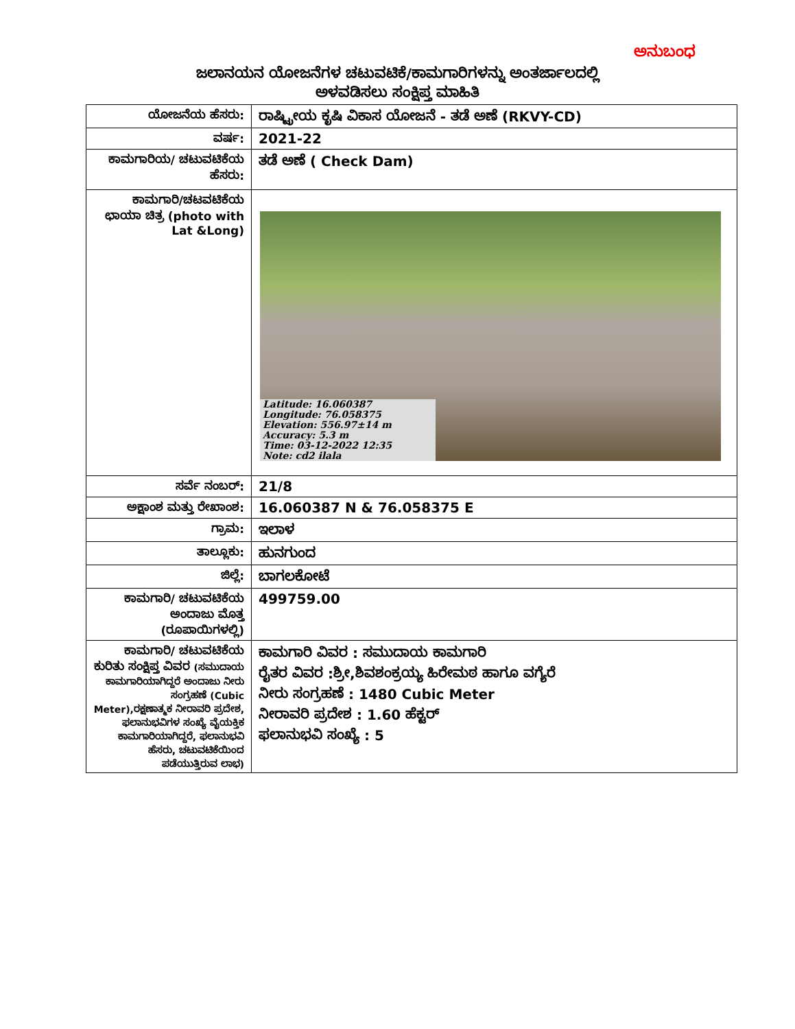ಅನುಬಂಧ
ಜಲಾನಯನ ಯೋಜನೆಗಳ ಚಟುವಟಿಕೆ/ಕಾಮಗಾರಿಗಳನ್ನು ಅಂತರ್ಜಾಲದಲ್ಲಿ
ಅಳವಡಿಸಲು ಸಂಕ್ಷಿಪ್ತ ಮಾಹಿತಿ
| ಯೋಜನೆಯ ಹೆಸರು: | ರಾಷ್ಟ್ರೀಯ ಕೃಷಿ ವಿಕಾಸ ಯೋಜನೆ - ತಡೆ ಅಣೆ (RKVY-CD) |
| ವರ್ಷ: | 2021-22 |
| ಕಾಮಗಾರಿಯ/ ಚಟುವಟಿಕೆಯ ಹೆಸರು: | ತಡೆ ಅಣೆ ( Check Dam) |
| ಕಾಮಗಾರಿ/ಚಟವಟಿಕೆಯ ಛಾಯಾ ಚಿತ್ರ (photo with Lat &Long) | Latitude: 16.060387 Longitude: 76.058375 Elevation: 556.97±14 m Accuracy: 5.3 m Time: 03-12-2022 12:35 Note: cd2 ilala |
| ಸರ್ವೆ ನಂಬರ್: | 21/8 |
| ಅಕ್ಷಾಂಶ ಮತ್ತು ರೇಖಾಂಶ: | 16.060387 N & 76.058375 E |
| ಗ್ರಾಮ: | ಇಲಾಳ |
| ತಾಲ್ಲೂಕು: | ಹುನಗುಂದ |
| ಜಿಲ್ಲೆ: | ಬಾಗಲಕೋಟೆ |
| ಕಾಮಗಾರಿ/ ಚಟುವಟಿಕೆಯ ಅಂದಾಜು ಮೊತ್ತ (ರೂಪಾಯಿಗಳಲ್ಲಿ) | 499759.00 |
| ಕಾಮಗಾರಿ/ ಚಟುವಟಿಕೆಯ ಕುರಿತು ಸಂಕ್ಷಿಪ್ತ ವಿವರ (ಸಮುದಾಯ ಕಾಮಗಾರಿಯಾಗಿದ್ದರೆ ಅಂದಾಜು ನೀರು ಸಂಗ್ರಹಣೆ (Cubic Meter),ರಕ್ಷಣಾತ್ಮಕ ನೀರಾವರಿ ಪ್ರದೇಶ, ಫಲಾನುಭವಿಗಳ ಸಂಖ್ಯೆ ವೈಯಕ್ತಿಕ ಕಾಮಗಾರಿಯಾಗಿದ್ದರೆ, ಫಲಾನುಭವಿ ಹೆಸರು, ಚಟುವಟಿಕೆಯಿಂದ ಪಡೆಯುತ್ತಿರುವ ಲಾಭ) | ಕಾಮಗಾರಿ ವಿವರ : ಸಮುದಾಯ ಕಾಮಗಾರಿ ರೈತರ ವಿವರ :ಶ್ರೀ,ಶಿವಶಂಕ್ರಯ್ಯ ಹಿರೇಮಠ ಹಾಗೂ ವಗ್ಯೆರೆ ನೀರು ಸಂಗ್ರಹಣೆ : 1480 Cubic Meter ನೀರಾವರಿ ಪ್ರದೇಶ : 1.60 ಹೆಕ್ಟರ್ ಫಲಾನುಭವಿ ಸಂಖ್ಯೆ : 5 |